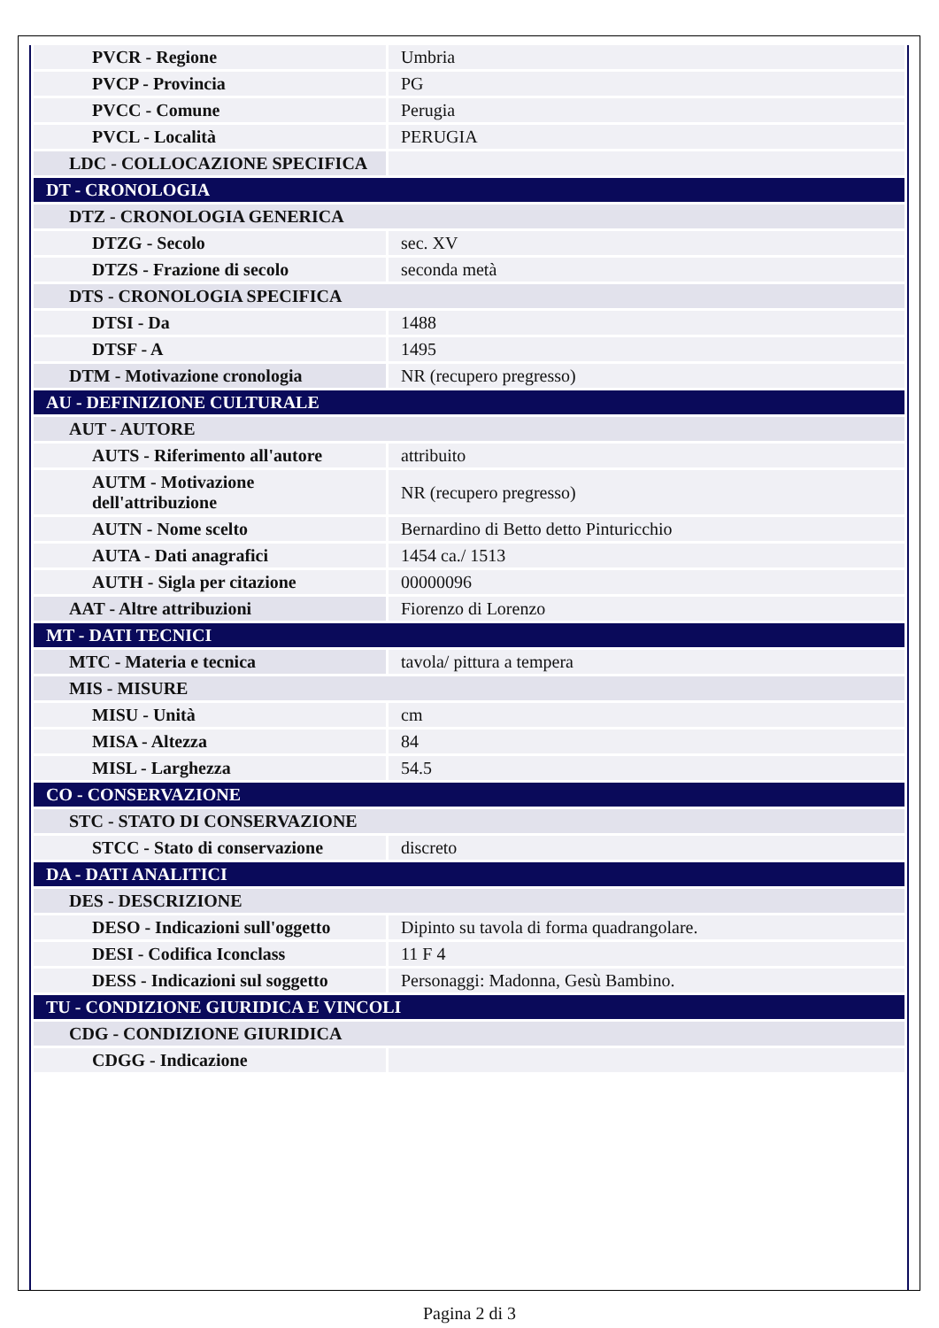| PVCR - Regione | Umbria |
| PVCP - Provincia | PG |
| PVCC - Comune | Perugia |
| PVCL - Località | PERUGIA |
| LDC - COLLOCAZIONE SPECIFICA | |
| DT - CRONOLOGIA | |
| DTZ - CRONOLOGIA GENERICA | |
| DTZG - Secolo | sec. XV |
| DTZS - Frazione di secolo | seconda metà |
| DTS - CRONOLOGIA SPECIFICA | |
| DTSI - Da | 1488 |
| DTSF - A | 1495 |
| DTM - Motivazione cronologia | NR (recupero pregresso) |
| AU - DEFINIZIONE CULTURALE | |
| AUT - AUTORE | |
| AUTS - Riferimento all'autore | attribuito |
| AUTM - Motivazione dell'attribuzione | NR (recupero pregresso) |
| AUTN - Nome scelto | Bernardino di Betto detto Pinturicchio |
| AUTA - Dati anagrafici | 1454 ca./ 1513 |
| AUTH - Sigla per citazione | 00000096 |
| AAT - Altre attribuzioni | Fiorenzo di Lorenzo |
| MT - DATI TECNICI | |
| MTC - Materia e tecnica | tavola/ pittura a tempera |
| MIS - MISURE | |
| MISU - Unità | cm |
| MISA - Altezza | 84 |
| MISL - Larghezza | 54.5 |
| CO - CONSERVAZIONE | |
| STC - STATO DI CONSERVAZIONE | |
| STCC - Stato di conservazione | discreto |
| DA - DATI ANALITICI | |
| DES - DESCRIZIONE | |
| DESO - Indicazioni sull'oggetto | Dipinto su tavola di forma quadrangolare. |
| DESI - Codifica Iconclass | 11 F 4 |
| DESS - Indicazioni sul soggetto | Personaggi: Madonna, Gesù Bambino. |
| TU - CONDIZIONE GIURIDICA E VINCOLI | |
| CDG - CONDIZIONE GIURIDICA | |
| CDGG - Indicazione | |
Pagina 2 di 3